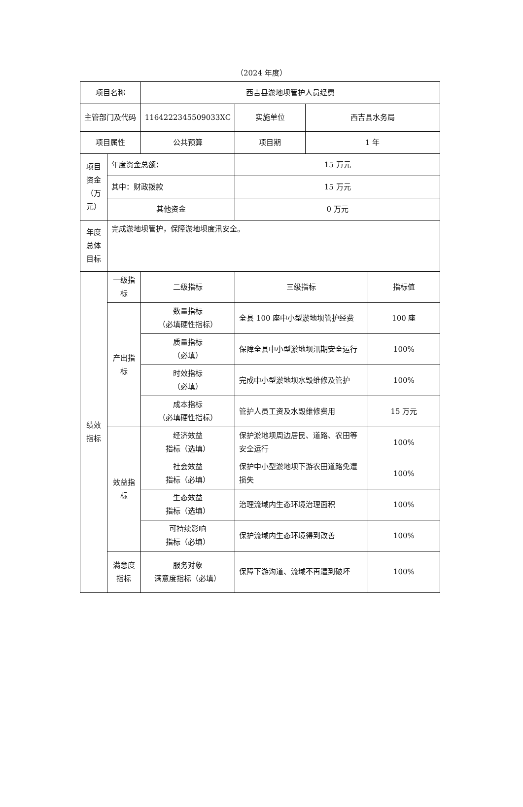（2024 年度）
| 项目名称 | | 西吉县淤地坝管护人员经费 | | | |
| 主管部门及代码 | | 1164222345509033XC | 实施单位 | 西吉县水务局 | |
| 项目属性 | | 公共预算 | 项目期 | 1 年 | |
| 项目资金（万元） | 年度资金总额： | | 15 万元 | | |
| | 其中：财政拨款 | | 15 万元 | | |
| | 其他资金 | | 0 万元 | | |
| 年度总体目标 | 完成淤地坝管护，保障淤地坝度汛安全。 | | | | |
| 绩效指标 | 一级指标 | 二级指标 | 三级指标 | | 指标值 |
| | 产出指标 | 数量指标 （必填硬性指标） | 全县 100 座中小型淤地坝管护经费 | | 100 座 |
| | | 质量指标 （必填） | 保障全县中小型淤地坝汛期安全运行 | | 100% |
| | | 时效指标 （必填） | 完成中小型淤地坝水毁维修及管护 | | 100% |
| | | 成本指标 （必填硬性指标） | 管护人员工资及水毁维修费用 | | 15 万元 |
| | 效益指标 | 经济效益 指标（选填） | 保护淤地坝周边居民、道路、农田等安全运行 | | 100% |
| | | 社会效益 指标（必填） | 保护中小型淤地坝下游农田道路免遭损失 | | 100% |
| | | 生态效益 指标（选填） | 治理流域内生态环境治理面积 | | 100% |
| | | 可持续影响 指标（必填） | 保护流域内生态环境得到改善 | | 100% |
| | 满意度指标 | 服务对象 满意度指标（必填） | 保障下游沟道、流域不再遭到破坏 | | 100% |